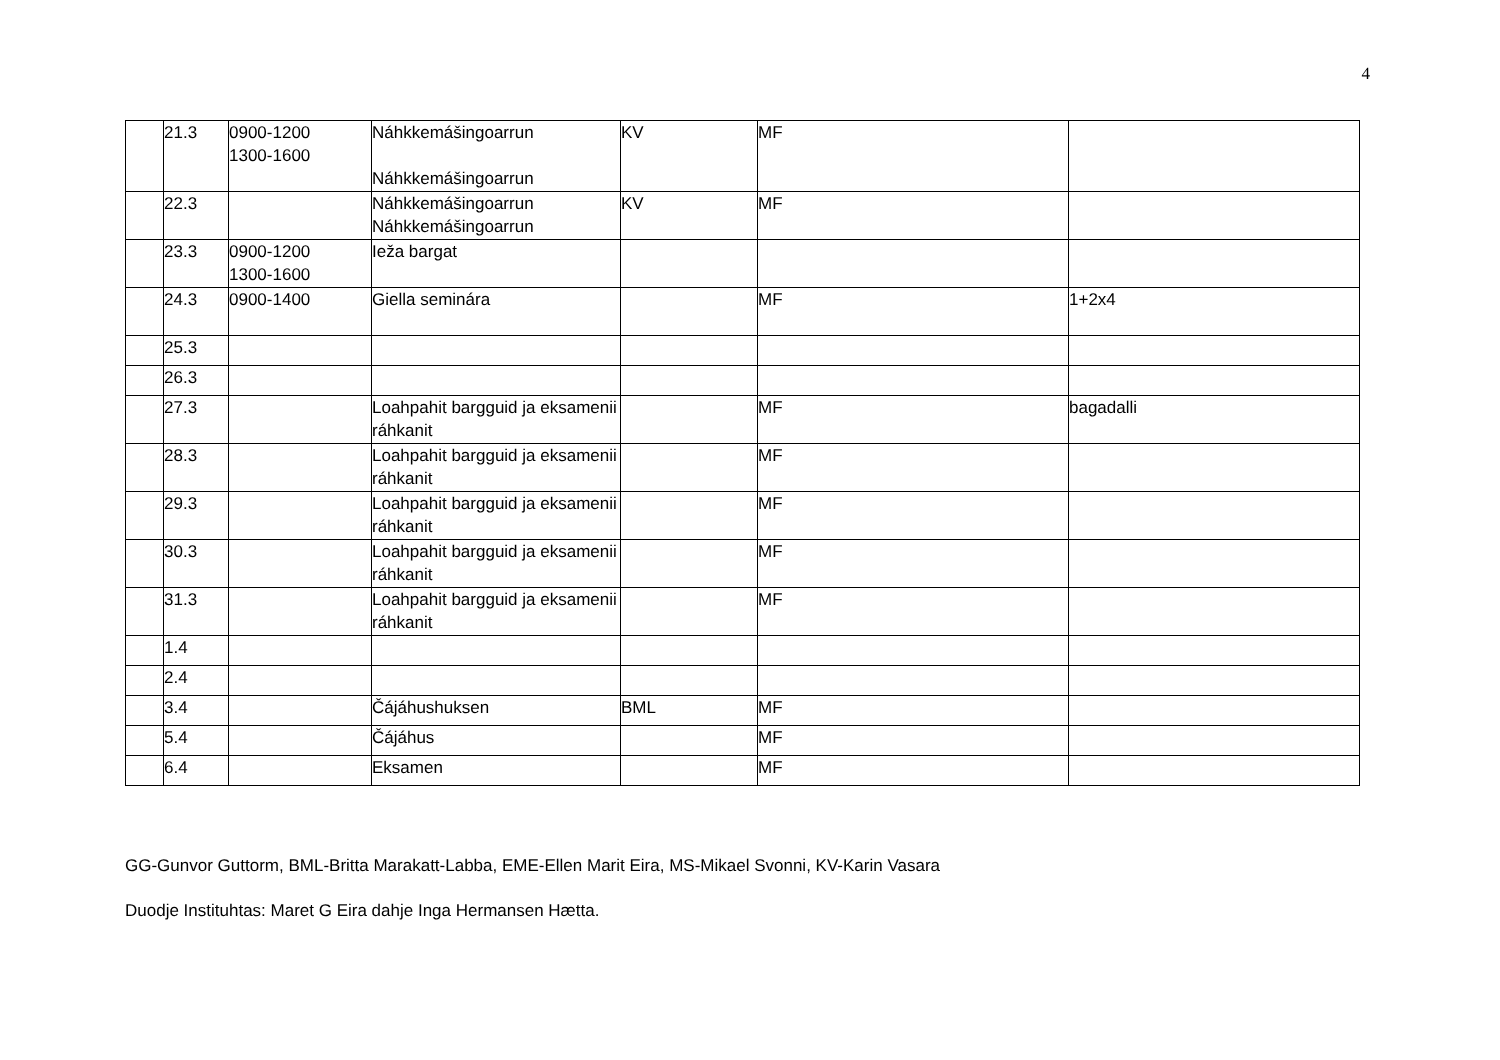4
| | 21.3 | 0900-1200 1300-1600 | Náhkkemášingoarrun Náhkkemášingoarrun | KV | MF | |
| | 22.3 | | Náhkkemášingoarrun Náhkkemášingoarrun | KV | MF | |
| | 23.3 | 0900-1200 1300-1600 | Ieža bargat | | | |
| | 24.3 | 0900-1400 | Giella seminára | | MF | 1+2x4 |
| | 25.3 | | | | | |
| | 26.3 | | | | | |
| | 27.3 | | Loahpahit bargguid ja eksamenii ráhkanit | | MF | bagadalli |
| | 28.3 | | Loahpahit bargguid ja eksamenii ráhkanit | | MF | |
| | 29.3 | | Loahpahit bargguid ja eksamenii ráhkanit | | MF | |
| | 30.3 | | Loahpahit bargguid ja eksamenii ráhkanit | | MF | |
| | 31.3 | | Loahpahit bargguid ja eksamenii ráhkanit | | MF | |
| | 1.4 | | | | | |
| | 2.4 | | | | | |
| | 3.4 | | Čájáhushuksen | BML | MF | |
| | 5.4 | | Čájáhus | | MF | |
| | 6.4 | | Eksamen | | MF | |
GG-Gunvor Guttorm, BML-Britta Marakatt-Labba, EME-Ellen Marit Eira, MS-Mikael Svonni, KV-Karin Vasara
Duodje Instituhtas: Maret G Eira dahje Inga Hermansen Hætta.